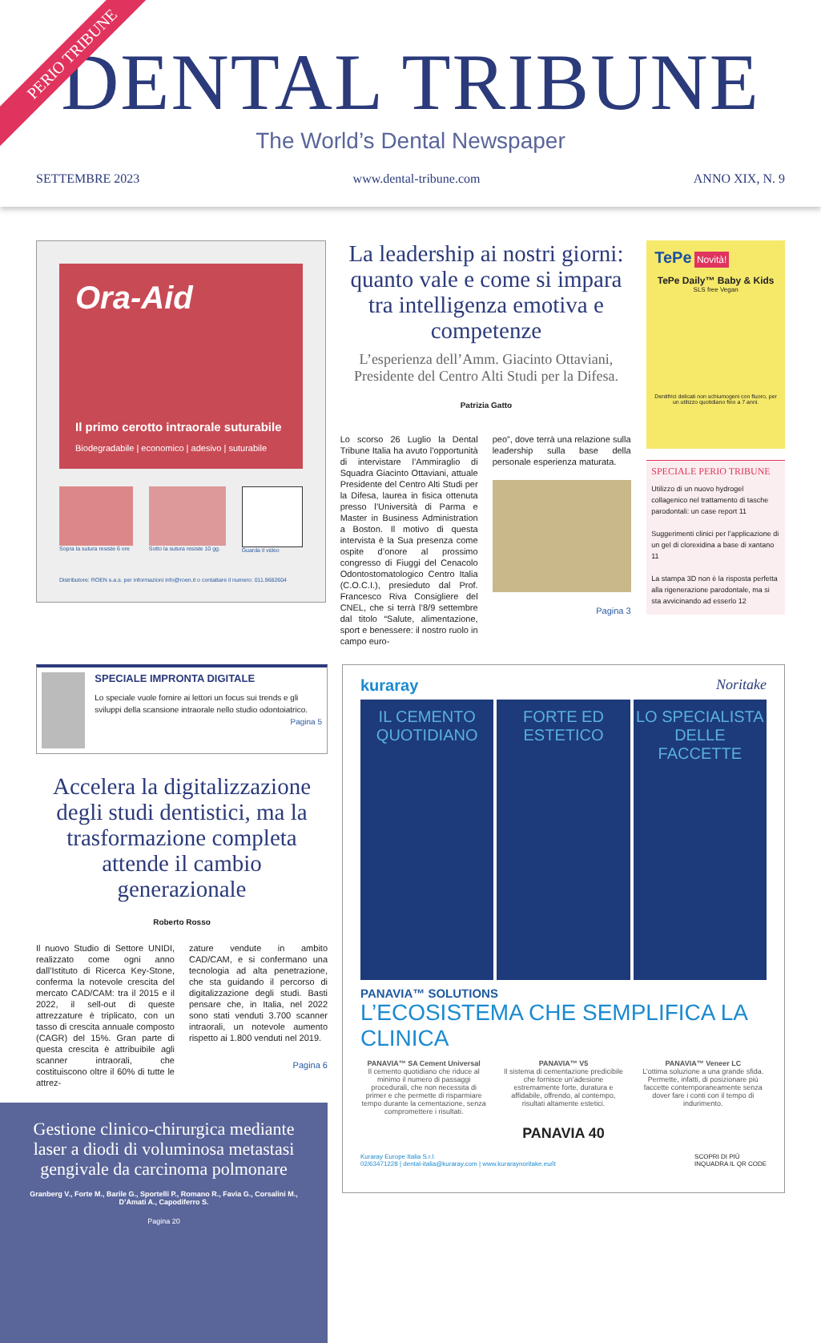PERIO TRIBUNE
DENTAL TRIBUNE
The World’s Dental Newspaper
SETTEMBRE 2023 www.dental-tribune.com ANNO XIX, N. 9
Ora-Aid
Il primo cerotto intraorale suturabile
Biodegradabile | economico | adesivo | suturabile
Sopra la sutura resiste 6 ore Sotto la sutura resiste 10 gg. Guarda il video
Distributore: ROEN s.a.s. per informazioni info@roen.it o contattare il numero: 011.9682604
La leadership ai nostri giorni: quanto vale e come si impara tra intelligenza emotiva e competenze
L’esperienza dell’Amm. Giacinto Ottaviani, Presidente del Centro Alti Studi per la Difesa.
Patrizia Gatto
Lo scorso 26 Luglio la Dental Tribune Italia ha avuto l’opportunità di intervistare l’Ammiraglio di Squadra Giacinto Ottaviani, attuale Presidente del Centro Alti Studi per la Difesa, laurea in fisica ottenuta presso l’Università di Parma e Master in Business Administration a Boston. Il motivo di questa intervista è la Sua presenza come ospite d’onore al prossimo congresso di Fiuggi del Cenacolo Odontostomatologico Centro Italia (C.O.C.I.), presieduto dal Prof. Francesco Riva Consigliere del CNEL, che si terrà l’8/9 settembre dal titolo “Salute, alimentazione, sport e benessere: il nostro ruolo in campo euro-
peo”, dove terrà una relazione sulla leadership sulla base della personale esperienza maturata.
Pagina 3
TePe Novità!
TePe Daily™ Baby & Kids
SLS free Vegan
Dentifrici delicati non schiumogeni con fluoro, per un utilizzo quotidiano fino a 7 anni.
SPECIALE PERIO TRIBUNE
Utilizzo di un nuovo hydrogel collagenico nel trattamento di tasche parodontali: un case report 11
Suggerimenti clinici per l’applicazione di un gel di clorexidina a base di xantano 11
La stampa 3D non è la risposta perfetta alla rigenerazione parodontale, ma si sta avvicinando ad esserlo 12
SPECIALE IMPRONTA DIGITALE
Lo speciale vuole fornire ai lettori un focus sui trends e gli sviluppi della scansione intraorale nello studio odontoiatrico.
Pagina 5
Accelera la digitalizzazione degli studi dentistici, ma la trasformazione completa attende il cambio generazionale
Roberto Rosso
Il nuovo Studio di Settore UNIDI, realizzato come ogni anno dall’Istituto di Ricerca Key-Stone, conferma la notevole crescita del mercato CAD/CAM: tra il 2015 e il 2022, il sell-out di queste attrezzature è triplicato, con un tasso di crescita annuale composto (CAGR) del 15%. Gran parte di questa crescita è attribuibile agli scanner intraorali, che costituiscono oltre il 60% di tutte le attrez-
zature vendute in ambito CAD/CAM, e si confermano una tecnologia ad alta penetrazione, che sta guidando il percorso di digitalizzazione degli studi. Basti pensare che, in Italia, nel 2022 sono stati venduti 3.700 scanner intraorali, un notevole aumento rispetto ai 1.800 venduti nel 2019.
Pagina 6
Gestione clinico-chirurgica mediante laser a diodi di voluminosa metastasi gengivale da carcinoma polmonare
Granberg V., Forte M., Barile G., Sportelli P., Romano R., Favia G., Corsalini M., D’Amati A., Capodiferro S.
Pagina 20
kuraray Noritake
IL CEMENTO QUOTIDIANO
FORTE ED ESTETICO LO SPECIALISTA DELLE FACCETTE
PANAVIA™ SOLUTIONS
L’ECOSISTEMA CHE SEMPLIFICA LA CLINICA
PANAVIA™ SA Cement Universal
Il cemento quotidiano che riduce al minimo il numero di passaggi procedurali, che non necessita di primer e che permette di risparmiare tempo durante la cementazione, senza compromettere i risultati.
PANAVIA™ V5
Il sistema di cementazione predicibile che fornisce un’adesione estremamente forte, duratura e affidabile, offrendo, al contempo, risultati altamente estetici.
PANAVIA™ Veneer LC
L’ottima soluzione a una grande sfida. Permette, infatti, di posizionare più faccette contemporaneamente senza dover fare i conti con il tempo di indurimento.
PANAVIA 40
Kuraray Europe Italia S.r.l.
02/63471228 | dental-italia@kuraray.com | www.kuraraynoritake.eu/it
SCOPRI DI PIÙ
INQUADRA IL QR CODE